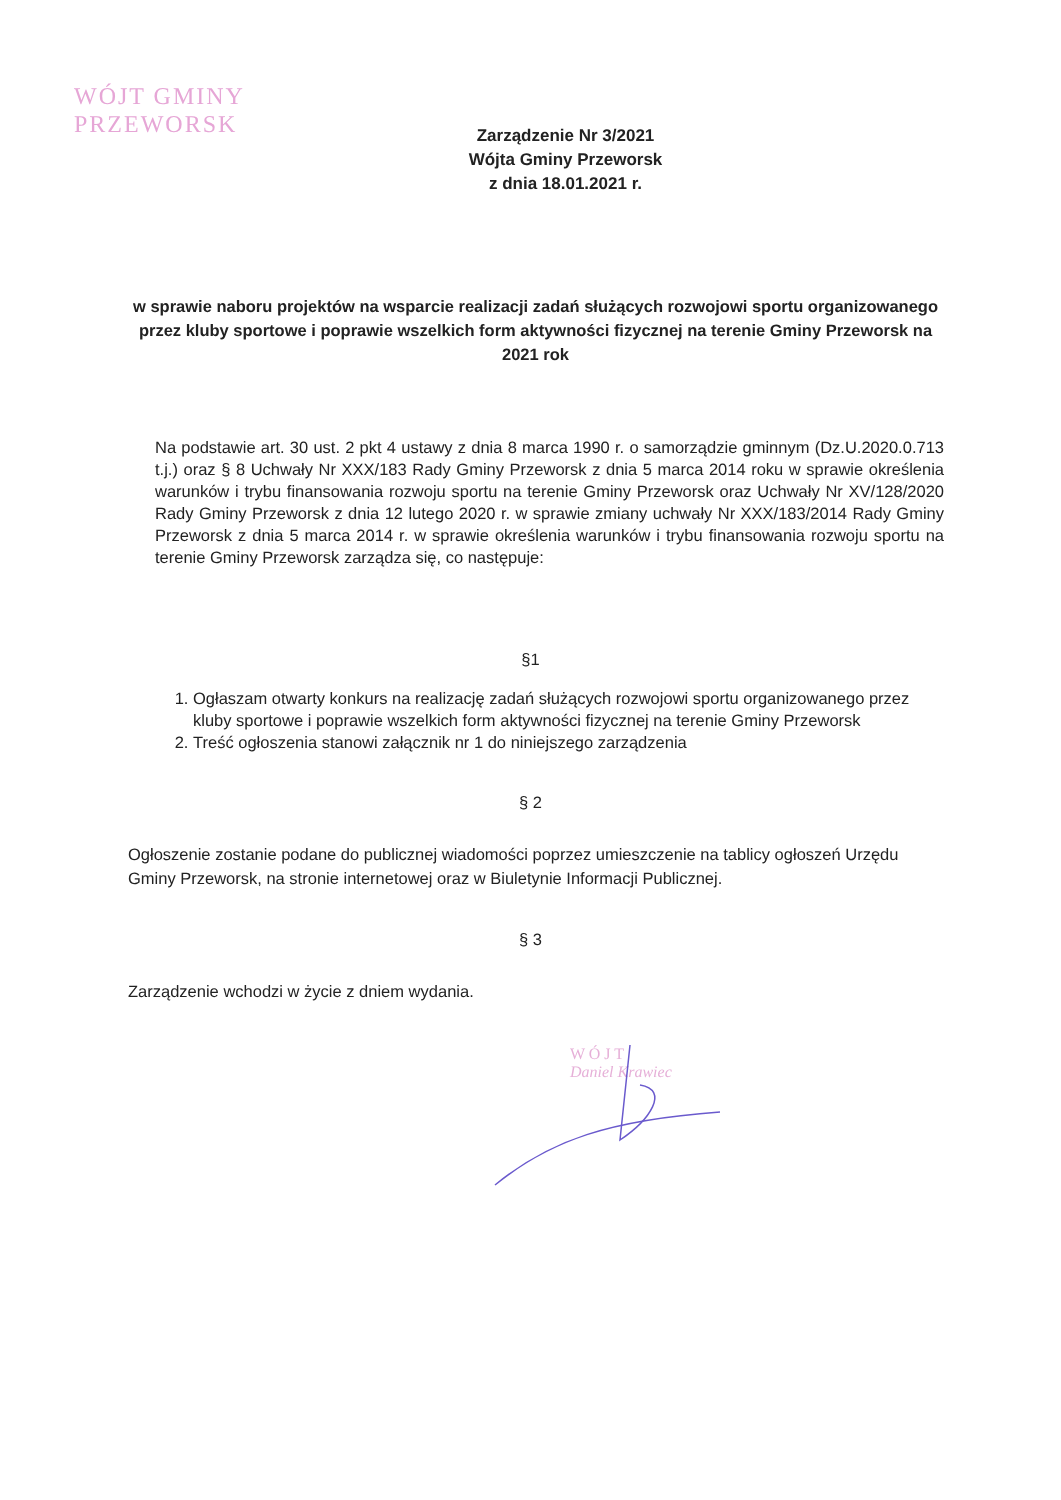WÓJT GMINY
PRZEWORSK
Zarządzenie Nr 3/2021
Wójta Gminy Przeworsk
z dnia 18.01.2021 r.
w sprawie naboru projektów na wsparcie realizacji zadań służących rozwojowi sportu organizowanego przez kluby sportowe i poprawie wszelkich form aktywności fizycznej na terenie Gminy Przeworsk na 2021 rok
Na podstawie art. 30 ust. 2 pkt 4 ustawy z dnia 8 marca 1990 r. o samorządzie gminnym (Dz.U.2020.0.713 t.j.) oraz § 8 Uchwały Nr XXX/183 Rady Gminy Przeworsk z dnia 5 marca 2014 roku w sprawie określenia warunków i trybu finansowania rozwoju sportu na terenie Gminy Przeworsk oraz Uchwały Nr XV/128/2020 Rady Gminy Przeworsk z dnia 12 lutego 2020 r. w sprawie zmiany uchwały Nr XXX/183/2014 Rady Gminy Przeworsk z dnia 5 marca 2014 r. w sprawie określenia warunków i trybu finansowania rozwoju sportu na terenie Gminy Przeworsk zarządza się, co następuje:
§1
1. Ogłaszam otwarty konkurs na realizację zadań służących rozwojowi sportu organizowanego przez kluby sportowe i poprawie wszelkich form aktywności fizycznej na terenie Gminy Przeworsk
2. Treść ogłoszenia stanowi załącznik nr 1 do niniejszego zarządzenia
§ 2
Ogłoszenie zostanie podane do publicznej wiadomości poprzez umieszczenie na tablicy ogłoszeń Urzędu Gminy Przeworsk, na stronie internetowej oraz w Biuletynie Informacji Publicznej.
§ 3
Zarządzenie wchodzi w życie z dniem wydania.
W Ó J T
Daniel Krawiec